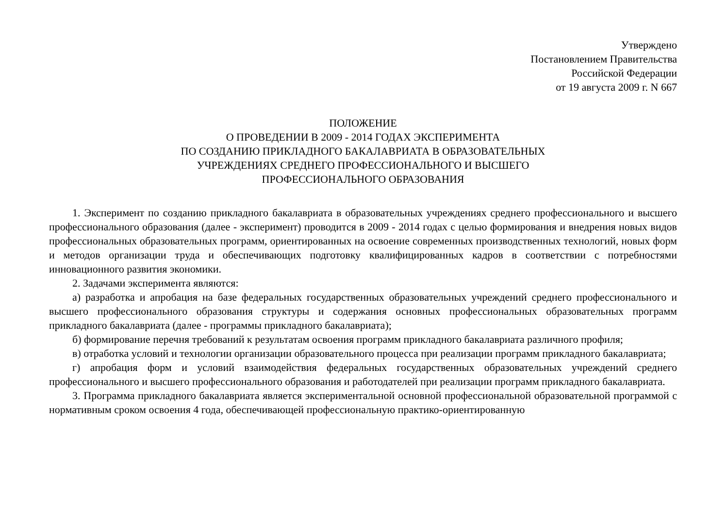Утверждено
Постановлением Правительства
Российской Федерации
от 19 августа 2009 г. N 667
ПОЛОЖЕНИЕ
О ПРОВЕДЕНИИ В 2009 - 2014 ГОДАХ ЭКСПЕРИМЕНТА
ПО СОЗДАНИЮ ПРИКЛАДНОГО БАКАЛАВРИАТА В ОБРАЗОВАТЕЛЬНЫХ
УЧРЕЖДЕНИЯХ СРЕДНЕГО ПРОФЕССИОНАЛЬНОГО И ВЫСШЕГО
ПРОФЕССИОНАЛЬНОГО ОБРАЗОВАНИЯ
1. Эксперимент по созданию прикладного бакалавриата в образовательных учреждениях среднего профессионального и высшего профессионального образования (далее - эксперимент) проводится в 2009 - 2014 годах с целью формирования и внедрения новых видов профессиональных образовательных программ, ориентированных на освоение современных производственных технологий, новых форм и методов организации труда и обеспечивающих подготовку квалифицированных кадров в соответствии с потребностями инновационного развития экономики.
2. Задачами эксперимента являются:
а) разработка и апробация на базе федеральных государственных образовательных учреждений среднего профессионального и высшего профессионального образования структуры и содержания основных профессиональных образовательных программ прикладного бакалавриата (далее - программы прикладного бакалавриата);
б) формирование перечня требований к результатам освоения программ прикладного бакалавриата различного профиля;
в) отработка условий и технологии организации образовательного процесса при реализации программ прикладного бакалавриата;
г) апробация форм и условий взаимодействия федеральных государственных образовательных учреждений среднего профессионального и высшего профессионального образования и работодателей при реализации программ прикладного бакалавриата.
3. Программа прикладного бакалавриата является экспериментальной основной профессиональной образовательной программой с нормативным сроком освоения 4 года, обеспечивающей профессиональную практико-ориентированную